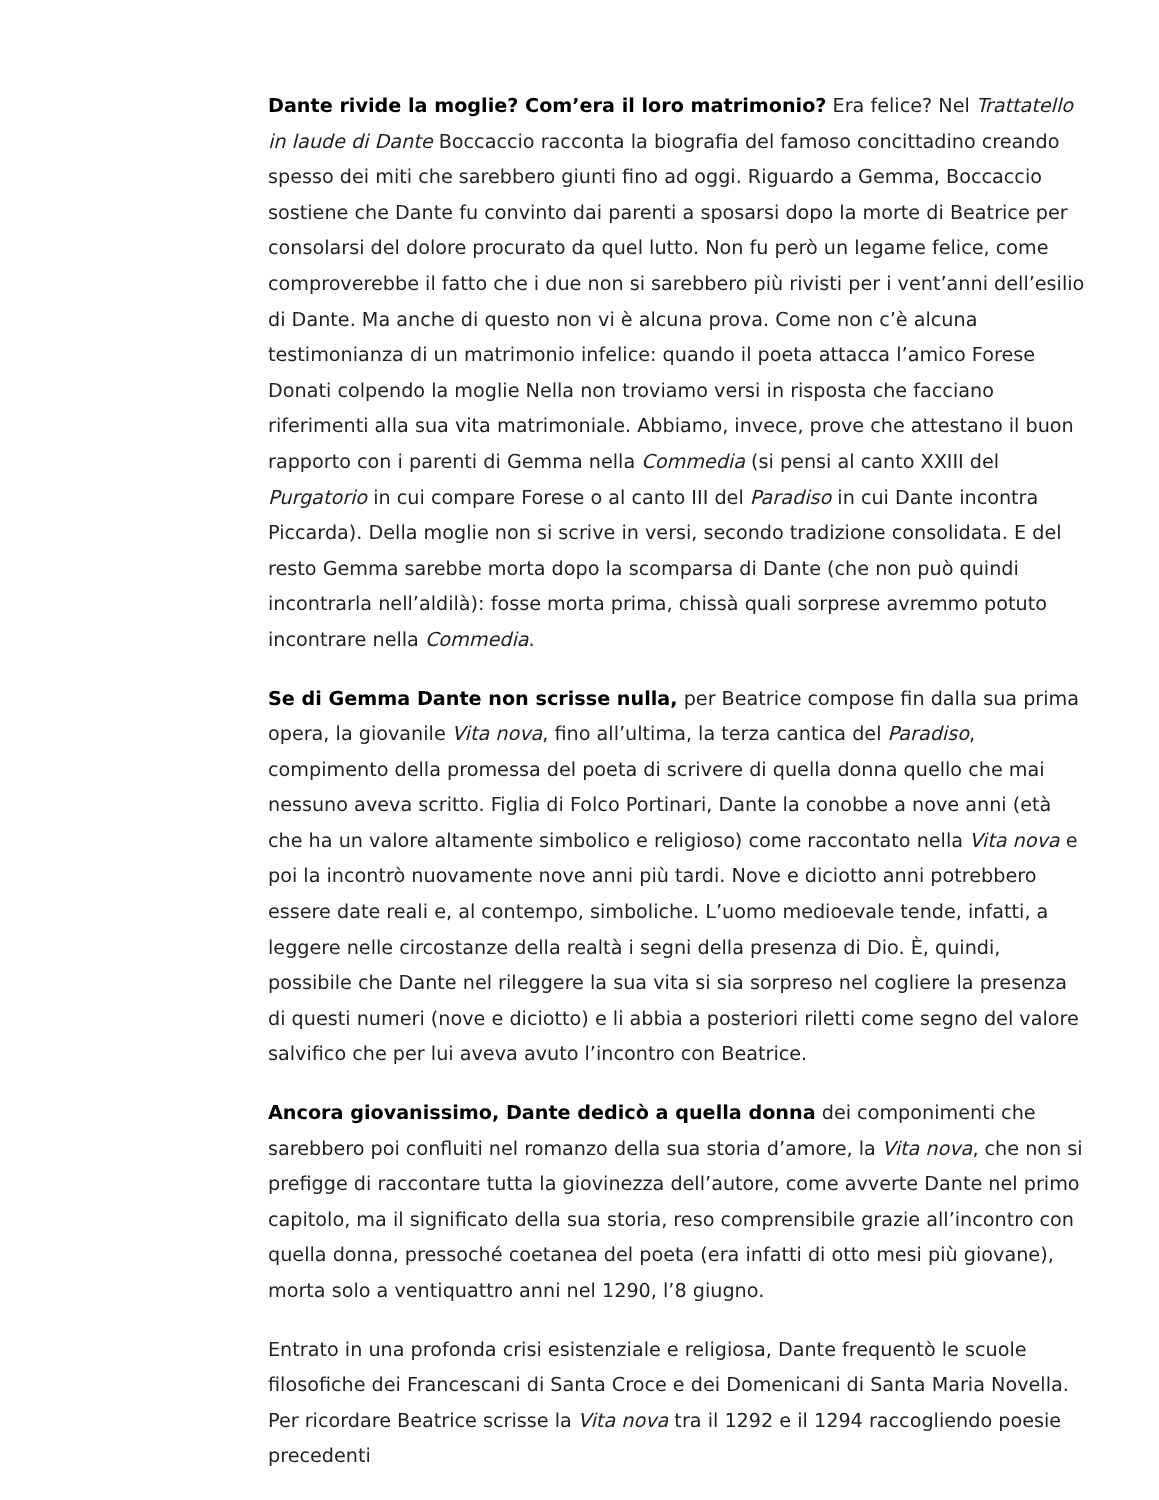Dante rivide la moglie? Com’era il loro matrimonio? Era felice? Nel Trattatello in laude di Dante Boccaccio racconta la biografia del famoso concittadino creando spesso dei miti che sarebbero giunti fino ad oggi. Riguardo a Gemma, Boccaccio sostiene che Dante fu convinto dai parenti a sposarsi dopo la morte di Beatrice per consolarsi del dolore procurato da quel lutto. Non fu però un legame felice, come comproverebbe il fatto che i due non si sarebbero più rivisti per i vent’anni dell’esilio di Dante. Ma anche di questo non vi è alcuna prova. Come non c’è alcuna testimonianza di un matrimonio infelice: quando il poeta attacca l’amico Forese Donati colpendo la moglie Nella non troviamo versi in risposta che facciano riferimenti alla sua vita matrimoniale. Abbiamo, invece, prove che attestano il buon rapporto con i parenti di Gemma nella Commedia (si pensi al canto XXIII del Purgatorio in cui compare Forese o al canto III del Paradiso in cui Dante incontra Piccarda). Della moglie non si scrive in versi, secondo tradizione consolidata. E del resto Gemma sarebbe morta dopo la scomparsa di Dante (che non può quindi incontrarla nell’aldilà): fosse morta prima, chissà quali sorprese avremmo potuto incontrare nella Commedia.
Se di Gemma Dante non scrisse nulla, per Beatrice compose fin dalla sua prima opera, la giovanile Vita nova, fino all’ultima, la terza cantica del Paradiso, compimento della promessa del poeta di scrivere di quella donna quello che mai nessuno aveva scritto. Figlia di Folco Portinari, Dante la conobbe a nove anni (età che ha un valore altamente simbolico e religioso) come raccontato nella Vita nova e poi la incontrò nuovamente nove anni più tardi. Nove e diciotto anni potrebbero essere date reali e, al contempo, simboliche. L’uomo medioevale tende, infatti, a leggere nelle circostanze della realtà i segni della presenza di Dio. È, quindi, possibile che Dante nel rileggere la sua vita si sia sorpreso nel cogliere la presenza di questi numeri (nove e diciotto) e li abbia a posteriori riletti come segno del valore salvifico che per lui aveva avuto l’incontro con Beatrice.
Ancora giovanissimo, Dante dedicò a quella donna dei componimenti che sarebbero poi confluiti nel romanzo della sua storia d’amore, la Vita nova, che non si prefigge di raccontare tutta la giovinezza dell’autore, come avverte Dante nel primo capitolo, ma il significato della sua storia, reso comprensibile grazie all’incontro con quella donna, pressoché coetanea del poeta (era infatti di otto mesi più giovane), morta solo a ventiquattro anni nel 1290, l’8 giugno.
Entrato in una profonda crisi esistenziale e religiosa, Dante frequentò le scuole filosofiche dei Francescani di Santa Croce e dei Domenicani di Santa Maria Novella. Per ricordare Beatrice scrisse la Vita nova tra il 1292 e il 1294 raccogliendo poesie precedenti